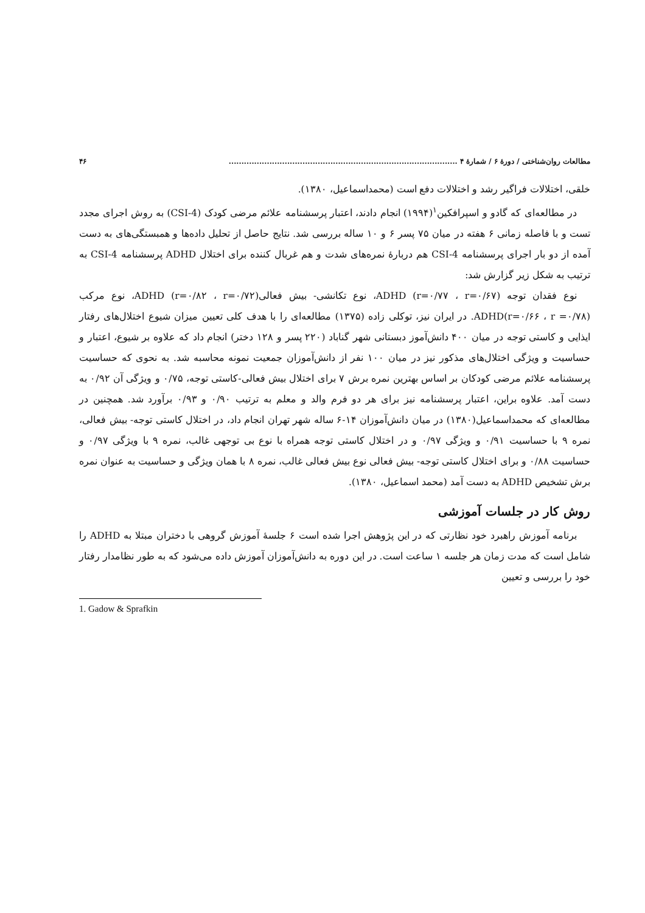مطالعات روان‌شناختی / دورهٔ ۶ / شمارهٔ ۴ .......................................................................................... ۴۶
خلقی، اختلالات فراگیر رشد و اختلالات دفع است (محمداسماعیل، ۱۳۸۰).
در مطالعه‌ای که گادو و اسپرافکین<sup>۱</sup>(۱۹۹۴) انجام دادند، اعتبار پرسشنامه علائم مرضی کودک (CSI-4) به روش اجرای مجدد تست و با فاصله زمانی ۶ هفته در میان ۷۵ پسر ۶ و ۱۰ ساله بررسی شد. نتایج حاصل از تحلیل داده‌ها و همبستگی‌های به دست آمده از دو بار اجرای پرسشنامه CSI-4 هم دربارهٔ نمره‌های شدت و هم غربال کننده برای اختلال ADHD پرسشنامه CSI-4 به ترتیب به شکل زیر گزارش شد:
نوع فقدان توجه ADHD (r=۰/۷۷ ، r=۰/۶۷)، نوع تکانشی- بیش فعالیADHD (r=۰/۸۲ ، r=۰/۷۲)، نوع مرکب ADHD(r=۰/۶۶ ، r =۰/۷۸). در ایران نیز، توکلی زاده (۱۳۷۵) مطالعه‌ای را با هدف کلی تعیین میزان شیوع اختلال‌های رفتار ایذایی و کاستی توجه در میان ۴۰۰ دانش‌آموز دبستانی شهر گناباد (۲۲۰ پسر و ۱۲۸ دختر) انجام داد که علاوه بر شیوع، اعتبار و حساسیت و ویژگی اختلال‌های مذکور نیز در میان ۱۰۰ نفر از دانش‌آموزان جمعیت نمونه محاسبه شد. به نحوی که حساسیت پرسشنامه علائم مرضی کودکان بر اساس بهترین نمره برش ۷ برای اختلال بیش فعالی-کاستی توجه، ۰/۷۵ و ویژگی آن ۰/۹۲ به دست آمد. علاوه براین، اعتبار پرسشنامه نیز برای هر دو فرم والد و معلم به ترتیب ۰/۹۰ و ۰/۹۳ برآورد شد. همچنین در مطالعه‌ای که محمداسماعیل(۱۳۸۰) در میان دانش‌آموزان ۱۴-۶ ساله شهر تهران انجام داد، در اختلال کاستی توجه- بیش فعالی، نمره ۹ با حساسیت ۰/۹۱ و ویژگی ۰/۹۷ و در اختلال کاستی توجه همراه با نوع بی توجهی غالب، نمره ۹ با ویژگی ۰/۹۷ و حساسیت ۰/۸۸ و برای اختلال کاستی توجه- بیش فعالی نوع بیش فعالی غالب، نمره ۸ با همان ویژگی و حساسیت به عنوان نمره برش تشخیص ADHD به دست آمد (محمد اسماعیل، ۱۳۸۰).
روش کار در جلسات آموزشی
برنامه آموزش راهبرد خود نظارتی که در این پژوهش اجرا شده است ۶ جلسهٔ آموزش گروهی با دختران مبتلا به ADHD را شامل است که مدت زمان هر جلسه ۱ ساعت است. در این دوره به دانش‌آموزان آموزش داده می‌شود که به طور نظامدار رفتار خود را بررسی و تعیین
1. Gadow & Sprafkin